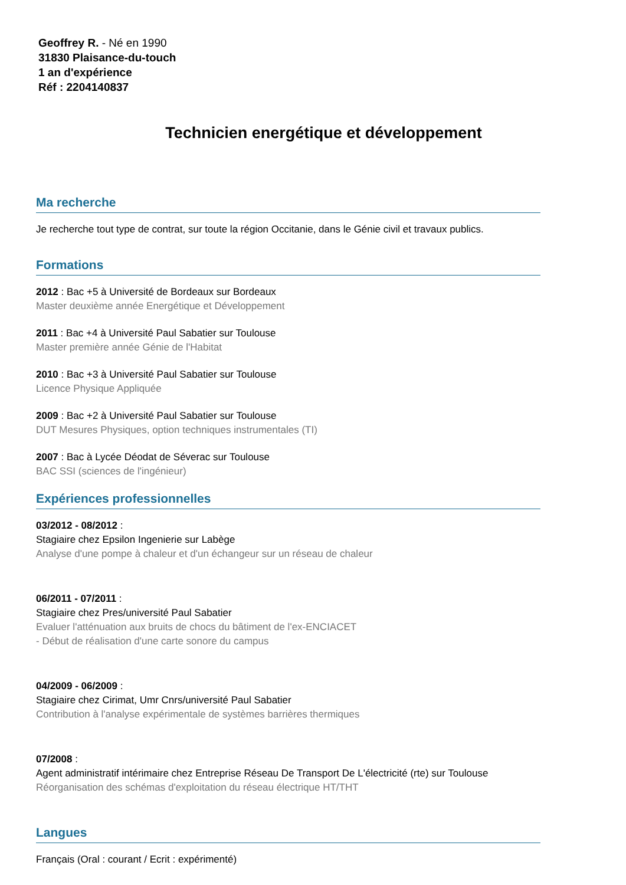Geoffrey R. - Né en 1990
31830 Plaisance-du-touch
1 an d'expérience
Réf : 2204140837
Technicien energétique et développement
Ma recherche
Je recherche tout type de contrat, sur toute la région Occitanie, dans le Génie civil et travaux publics.
Formations
2012 : Bac +5 à Université de Bordeaux sur Bordeaux
Master deuxième année Energétique et Développement
2011 : Bac +4 à Université Paul Sabatier sur Toulouse
Master première année Génie de l'Habitat
2010 : Bac +3 à Université Paul Sabatier sur Toulouse
Licence Physique Appliquée
2009 : Bac +2 à Université Paul Sabatier sur Toulouse
DUT Mesures Physiques, option techniques instrumentales (TI)
2007 : Bac à Lycée Déodat de Séverac sur Toulouse
BAC SSI (sciences de l'ingénieur)
Expériences professionnelles
03/2012 - 08/2012 :
Stagiaire chez Epsilon Ingenierie sur Labège
Analyse d'une pompe à chaleur et d'un échangeur sur un réseau de chaleur
06/2011 - 07/2011 :
Stagiaire chez Pres/université Paul Sabatier
Evaluer l'atténuation aux bruits de chocs du bâtiment de l'ex-ENCIACET
- Début de réalisation d'une carte sonore du campus
04/2009 - 06/2009 :
Stagiaire chez Cirimat, Umr Cnrs/université Paul Sabatier
Contribution à l'analyse expérimentale de systèmes barrières thermiques
07/2008 :
Agent administratif intérimaire chez Entreprise Réseau De Transport De L'électricité (rte) sur Toulouse
Réorganisation des schémas d'exploitation du réseau électrique HT/THT
Langues
Français (Oral : courant / Ecrit : expérimenté)